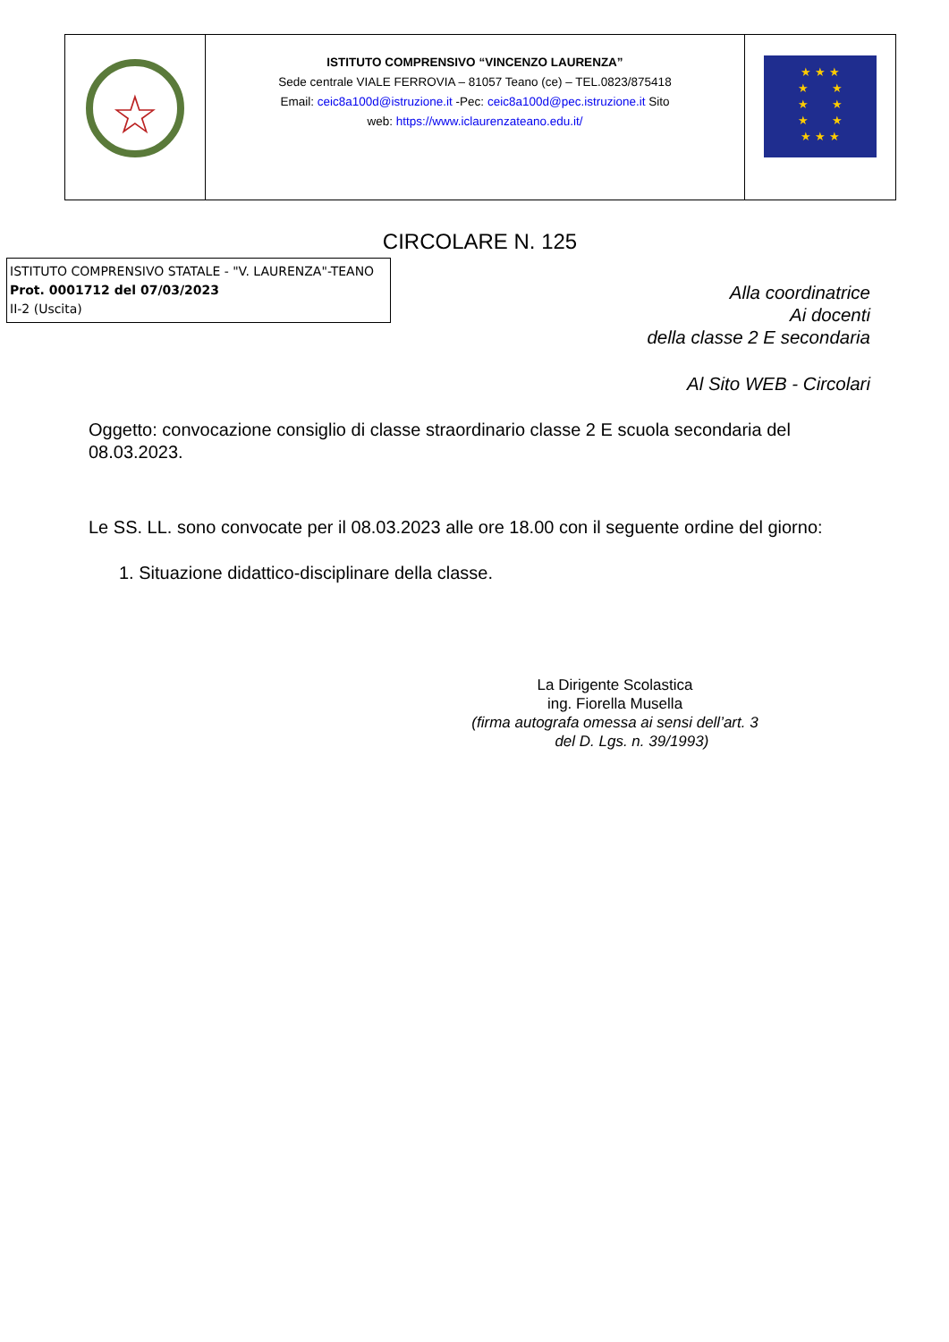| ☆ | ISTITUTO COMPRENSIVO “VINCENZO LAURENZA” Sede centrale VIALE FERROVIA – 81057 Teano (ce) – TEL.0823/875418 Email: ceic8a100d@istruzione.it -Pec: ceic8a100d@pec.istruzione.it Sito web: https://www.iclaurenzateano.edu.it/ | ★ ★ ★ ★ ★ ★ ★ ★ ★ ★ ★ ★ |
CIRCOLARE N. 125
ISTITUTO COMPRENSIVO STATALE - "V. LAURENZA"-TEANO
Prot. 0001712 del 07/03/2023
II-2 (Uscita)
Alla coordinatrice
Ai docenti
della classe 2 E secondaria
Al Sito WEB - Circolari
Oggetto: convocazione consiglio di classe straordinario classe 2 E scuola secondaria del 08.03.2023.
Le SS. LL. sono convocate per il 08.03.2023 alle ore 18.00 con il seguente ordine del giorno:
1. Situazione didattico-disciplinare della classe.
La Dirigente Scolastica
ing. Fiorella Musella
(firma autografa omessa ai sensi dell’art. 3
del D. Lgs. n. 39/1993)